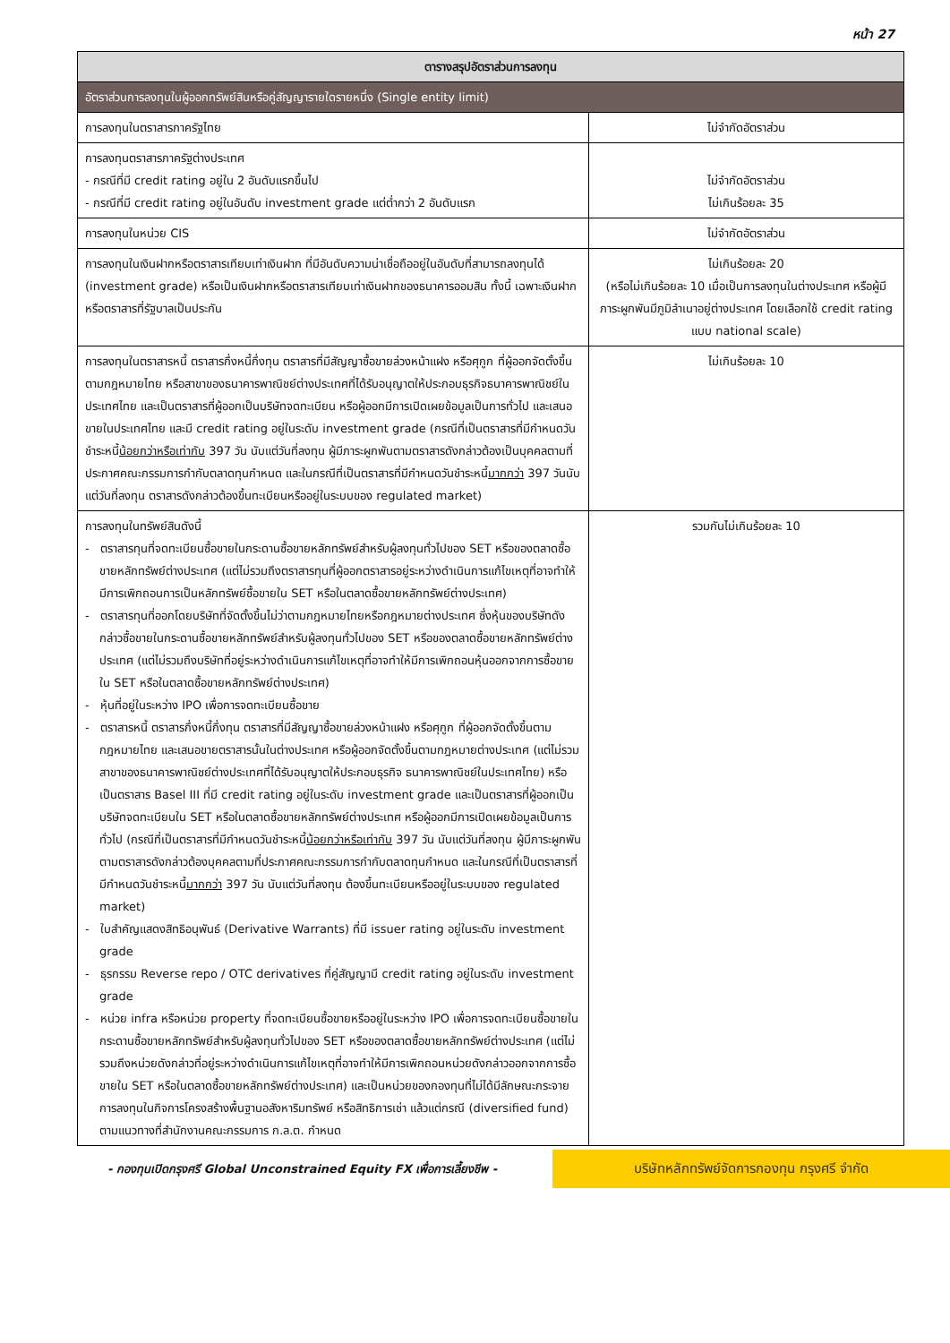หน้า 27
| ตารางสรุปอัตราส่วนการลงทุน | |
| --- | --- |
| อัตราส่วนการลงทุนในผู้ออกทรัพย์สินหรือคู่สัญญารายใดรายหนึ่ง (Single entity limit) | |
| การลงทุนในตราสารภาครัฐไทย | ไม่จำกัดอัตราส่วน |
| การลงทุนตราสารภาครัฐต่างประเทศ - กรณีที่มี credit rating อยู่ใน 2 อันดับแรกขึ้นไป - กรณีที่มี credit rating อยู่ในอันดับ investment grade แต่ต่ำกว่า 2 อันดับแรก | ไม่จำกัดอัตราส่วน ไม่เกินร้อยละ 35 |
| การลงทุนในหน่วย CIS | ไม่จำกัดอัตราส่วน |
| การลงทุนในเงินฝากหรือตราสารเทียบเท่าเงินฝาก ที่มีอันดับความน่าเชื่อถืออยู่ในอันดับที่สามารถลงทุนได้ (investment grade) หรือเป็นเงินฝากหรือตราสารเทียบเท่าเงินฝากของธนาคารออมสิน ทั้งนี้ เฉพาะเงินฝากหรือตราสารที่รัฐบาลเป็นประกัน | ไม่เกินร้อยละ 20 (หรือไม่เกินร้อยละ 10 เมื่อเป็นการลงทุนในต่างประเทศ หรือผู้มีภาระผูกพันมีภูมิลำเนาอยู่ต่างประเทศ โดยเลือกใช้ credit rating แบบ national scale) |
| การลงทุนในตราสารหนี้ ตราสารกึ่งหนี้กึ่งทุน ตราสารที่มีสัญญาซื้อขายล่วงหน้าแฝง หรือศุกูก ที่ผู้ออกจัดตั้งขึ้นตามกฎหมายไทย หรือสาขาของธนาคารพาณิชย์ต่างประเทศที่ได้รับอนุญาตให้ประกอบธุรกิจธนาคารพาณิชย์ในประเทศไทย และเป็นตราสารที่ผู้ออกเป็นบริษัทจดทะเบียน หรือผู้ออกมีการเปิดเผยข้อมูลเป็นการทั่วไป และเสนอขายในประเทศไทย และมี credit rating อยู่ในระดับ investment grade (กรณีที่เป็นตราสารที่มีกำหนดวันชำระหนี้ น้อยกว่าหรือเท่ากับ 397 วัน นับแต่วันที่ลงทุน ผู้มีภาระผูกพันตามตราสารดังกล่าวต้องเป็นบุคคลตามที่ประกาศคณะกรรมการกำกับตลาดทุนกำหนด และในกรณีที่เป็นตราสารที่มีกำหนดวันชำระหนี้ มากกว่า 397 วันนับแต่วันที่ลงทุน ตราสารดังกล่าวต้องขึ้นทะเบียนหรืออยู่ในระบบของ regulated market) | ไม่เกินร้อยละ 10 |
| การลงทุนในทรัพย์สินดังนี้ - ตราสารทุนที่จดทะเบียนซื้อขายในกระดานซื้อขายหลักทรัพย์สำหรับผู้ลงทุนทั่วไปของ SET หรือของตลาดซื้อขายหลักทรัพย์ต่างประเทศ (แต่ไม่รวมถึงตราสารทุนที่ผู้ออกตราสารอยู่ระหว่างดำเนินการแก้ไขเหตุที่อาจทำให้มีการเพิกถอนการเป็นหลักทรัพย์ซื้อขายใน SET หรือในตลาดซื้อขายหลักทรัพย์ต่างประเทศ) - ตราสารทุนที่ออกโดยบริษัทที่จัดตั้งขึ้นไม่ว่าตามกฎหมายไทยหรือกฎหมายต่างประเทศ ซึ่งหุ้นของบริษัทดังกล่าวซื้อขายในกระดานซื้อขายหลักทรัพย์สำหรับผู้ลงทุนทั่วไปของ SET หรือของตลาดซื้อขายหลักทรัพย์ต่างประเทศ (แต่ไม่รวมถึงบริษัทที่อยู่ระหว่างดำเนินการแก้ไขเหตุที่อาจทำให้มีการเพิกถอนหุ้นออกจากการซื้อขายใน SET หรือในตลาดซื้อขายหลักทรัพย์ต่างประเทศ) - หุ้นที่อยู่ในระหว่าง IPO เพื่อการจดทะเบียนซื้อขาย - ตราสารหนี้ ตราสารกึ่งหนี้กึ่งทุน ตราสารที่มีสัญญาซื้อขายล่วงหน้าแฝง หรือศุกูก ที่ผู้ออกจัดตั้งขึ้นตามกฎหมายไทย และเสนอขายตราสารนั้นในต่างประเทศ หรือผู้ออกจัดตั้งขึ้นตามกฎหมายต่างประเทศ (แต่ไม่รวมสาขาของธนาคารพาณิชย์ต่างประเทศที่ได้รับอนุญาตให้ประกอบธุรกิจ ธนาคารพาณิชย์ในประเทศไทย) หรือเป็นตราสาร Basel III ที่มี credit rating อยู่ในระดับ investment grade และเป็นตราสารที่ผู้ออกเป็นบริษัทจดทะเบียนใน SET หรือในตลาดซื้อขายหลักทรัพย์ต่างประเทศ หรือผู้ออกมีการเปิดเผยข้อมูลเป็นการทั่วไป (กรณีที่เป็นตราสารที่มีกำหนดวันชำระหนี้ น้อยกว่าหรือเท่ากับ 397 วัน นับแต่วันที่ลงทุน ผู้มีภาระผูกพันตามตราสารดังกล่าวต้องบุคคลตามที่ประกาศคณะกรรมการกำกับตลาดทุนกำหนด และในกรณีที่เป็นตราสารที่มีกำหนดวันชำระหนี้ มากกว่า 397 วัน นับแต่วันที่ลงทุน ต้องขึ้นทะเบียนหรืออยู่ในระบบของ regulated market) - ใบสำคัญแสดงสิทธิอนุพันธ์ (Derivative Warrants) ที่มี issuer rating อยู่ในระดับ investment grade - ธุรกรรม Reverse repo / OTC derivatives ที่คู่สัญญามี credit rating อยู่ในระดับ investment grade - หน่วย infra หรือหน่วย property ที่จดทะเบียนซื้อขายหรืออยู่ในระหว่าง IPO เพื่อการจดทะเบียนซื้อขายในกระดานซื้อขายหลักทรัพย์สำหรับผู้ลงทุนทั่วไปของ SET หรือของตลาดซื้อขายหลักทรัพย์ต่างประเทศ (แต่ไม่รวมถึงหน่วยดังกล่าวที่อยู่ระหว่างดำเนินการแก้ไขเหตุที่อาจทำให้มีการเพิกถอนหน่วยดังกล่าวออกจากการซื้อขายใน SET หรือในตลาดซื้อขายหลักทรัพย์ต่างประเทศ) และเป็นหน่วยของกองทุนที่ไม่ได้มีลักษณะกระจายการลงทุนในกิจการโครงสร้างพื้นฐานอสังหาริมทรัพย์ หรือสิทธิการเช่า แล้วแต่กรณี (diversified fund) ตามแนวทางที่สำนักงานคณะกรรมการ ก.ล.ต. กำหนด | รวมกันไม่เกินร้อยละ 10 |
- กองทุนเปิดกรุงศรี Global Unconstrained Equity FX เพื่อการเลี้ยงชีพ -
บริษัทหลักทรัพย์จัดการกองทุน กรุงศรี จำกัด